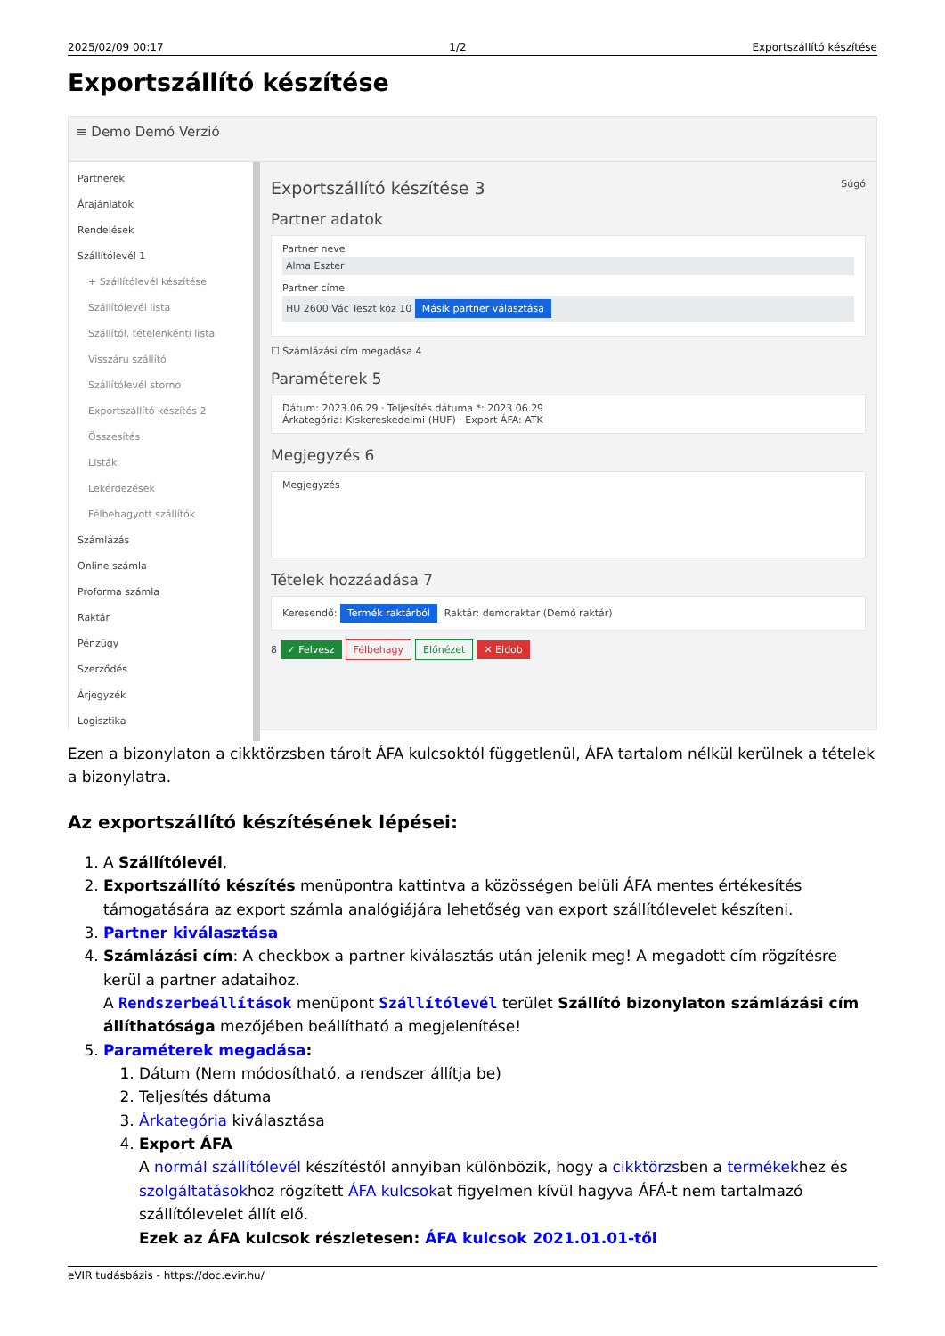2025/02/09 00:17 1/2 Exportszállító készítése
Exportszállító készítése
≡ Demo Demó Verzió
Partnerek
Árajánlatok
Rendelések
Szállítólevél 1
+ Szállítólevél készítése
Szállítólevél lista
Szállítól. tételenkénti lista
Visszáru szállító
Szállítólevél storno
Exportszállító készítés 2
Összesítés
Listák
Lekérdezések
Félbehagyott szállítók
Számlázás
Online számla
Proforma számla
Raktár
Pénzügy
Szerződés
Árjegyzék
Logisztika
Exportszállító készítése 3 Súgó
Partner adatok
Partner neve
Alma Eszter
Partner címe
HU 2600 Vác Teszt köz 10 Másik partner választása
☐ Számlázási cím megadása 4
Paraméterek 5
Dátum: 2023.06.29 · Teljesítés dátuma *: 2023.06.29
Árkategória: Kiskereskedelmi (HUF) · Export ÁFA: ATK
Megjegyzés 6
Megjegyzés
Tételek hozzáadása 7
Keresendő: Termék raktárból Raktár: demoraktar (Demó raktár)
8 ✓ Felvesz Félbehagy Előnézet ✕ Eldob
Ezen a bizonylaton a cikktörzsben tárolt ÁFA kulcsoktól függetlenül, ÁFA tartalom nélkül kerülnek a tételek a bizonylatra.
Az exportszállító készítésének lépései:
1. A Szállítólevél,
2. Exportszállító készítés menüpontra kattintva a közösségen belüli ÁFA mentes értékesítés támogatására az export számla analógiájára lehetőség van export szállítólevelet készíteni.
3. Partner kiválasztása
4. Számlázási cím: A checkbox a partner kiválasztás után jelenik meg! A megadott cím rögzítésre kerül a partner adataihoz.
A Rendszerbeállítások menüpont Szállítólevél terület Szállító bizonylaton számlázási cím állíthatósága mezőjében beállítható a megjelenítése!
5. Paraméterek megadása:
1. Dátum (Nem módosítható, a rendszer állítja be)
2. Teljesítés dátuma
3. Árkategória kiválasztása
4. Export ÁFA
A normál szállítólevél készítéstől annyiban különbözik, hogy a cikktörzsben a termékekhez és szolgáltatásokhoz rögzített ÁFA kulcsokat figyelmen kívül hagyva ÁFÁ-t nem tartalmazó szállítólevelet állít elő.
Ezek az ÁFA kulcsok részletesen: ÁFA kulcsok 2021.01.01-től
eVIR tudásbázis - https://doc.evir.hu/